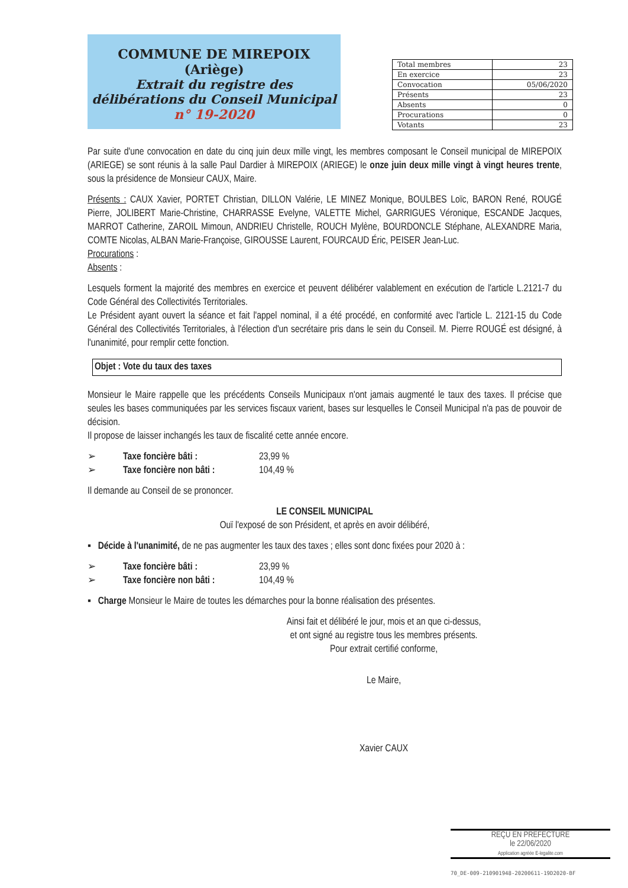COMMUNE DE MIREPOIX (Ariège)
Extrait du registre des délibérations du Conseil Municipal
n° 19-2020
| Total membres | 23 |
| En exercice | 23 |
| Convocation | 05/06/2020 |
| Présents | 23 |
| Absents | 0 |
| Procurations | 0 |
| Votants | 23 |
Par suite d'une convocation en date du cinq juin deux mille vingt, les membres composant le Conseil municipal de MIREPOIX (ARIEGE) se sont réunis à la salle Paul Dardier à MIREPOIX (ARIEGE) le onze juin deux mille vingt à vingt heures trente, sous la présidence de Monsieur CAUX, Maire.
Présents : CAUX Xavier, PORTET Christian, DILLON Valérie, LE MINEZ Monique, BOULBES Loïc, BARON René, ROUGÉ Pierre, JOLIBERT Marie-Christine, CHARRASSE Evelyne, VALETTE Michel, GARRIGUES Véronique, ESCANDE Jacques, MARROT Catherine, ZAROIL Mimoun, ANDRIEU Christelle, ROUCH Mylène, BOURDONCLE Stéphane, ALEXANDRE Maria, COMTE Nicolas, ALBAN Marie-Françoise, GIROUSSE Laurent, FOURCAUD Éric, PEISER Jean-Luc.
Procurations :
Absents :
Lesquels forment la majorité des membres en exercice et peuvent délibérer valablement en exécution de l'article L.2121-7 du Code Général des Collectivités Territoriales.
Le Président ayant ouvert la séance et fait l'appel nominal, il a été procédé, en conformité avec l'article L. 2121-15 du Code Général des Collectivités Territoriales, à l'élection d'un secrétaire pris dans le sein du Conseil. M. Pierre ROUGÉ est désigné, à l'unanimité, pour remplir cette fonction.
Objet : Vote du taux des taxes
Monsieur le Maire rappelle que les précédents Conseils Municipaux n'ont jamais augmenté le taux des taxes. Il précise que seules les bases communiquées par les services fiscaux varient, bases sur lesquelles le Conseil Municipal n'a pas de pouvoir de décision.
Il propose de laisser inchangés les taux de fiscalité cette année encore.
➢ Taxe foncière bâti : 23,99 % ➢ Taxe foncière non bâti : 104,49 %
Il demande au Conseil de se prononcer.
LE CONSEIL MUNICIPAL
Ouï l'exposé de son Président, et après en avoir délibéré,
▪ Décide à l'unanimité, de ne pas augmenter les taux des taxes ; elles sont donc fixées pour 2020 à :
➢ Taxe foncière bâti : 23,99 % ➢ Taxe foncière non bâti : 104,49 %
▪ Charge Monsieur le Maire de toutes les démarches pour la bonne réalisation des présentes.
Ainsi fait et délibéré le jour, mois et an que ci-dessus,
et ont signé au registre tous les membres présents.
Pour extrait certifié conforme,
Le Maire,
Xavier CAUX
REÇU EN PREFECTURE
le 22/06/2020
Application agréée E-legalite.com
70_DE-009-210901948-20200611-19D2020-BF